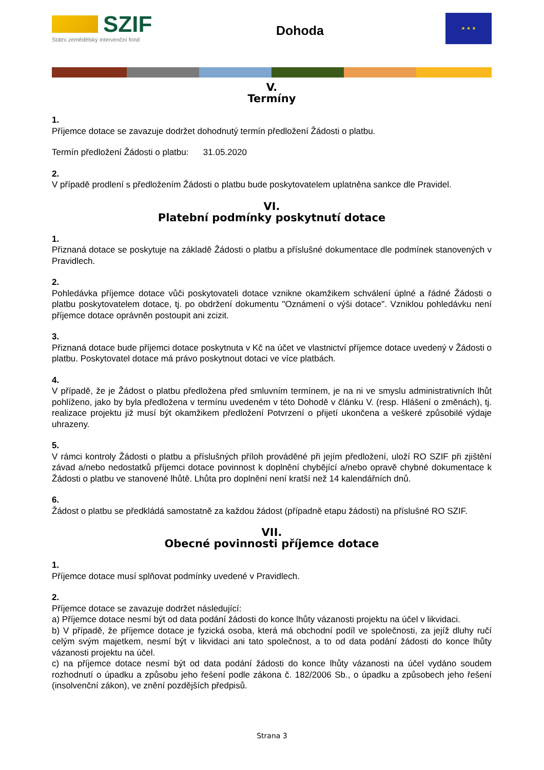SZIF
Státní zemědělský intervenční fond
Dohoda
★ ★ ★
V.
Termíny
1.
Příjemce dotace se zavazuje dodržet dohodnutý termín předložení Žádosti o platbu.
Termín předložení Žádosti o platbu: 31.05.2020
2.
V případě prodlení s předložením Žádosti o platbu bude poskytovatelem uplatněna sankce dle Pravidel.
VI.
Platební podmínky poskytnutí dotace
1.
Přiznaná dotace se poskytuje na základě Žádosti o platbu a příslušné dokumentace dle podmínek stanovených v Pravidlech.
2.
Pohledávka příjemce dotace vůči poskytovateli dotace vznikne okamžikem schválení úplné a řádné Žádosti o platbu poskytovatelem dotace, tj. po obdržení dokumentu "Oznámení o výši dotace". Vzniklou pohledávku není příjemce dotace oprávněn postoupit ani zcizit.
3.
Přiznaná dotace bude příjemci dotace poskytnuta v Kč na účet ve vlastnictví příjemce dotace uvedený v Žádosti o platbu. Poskytovatel dotace má právo poskytnout dotaci ve více platbách.
4.
V případě, že je Žádost o platbu předložena před smluvním termínem, je na ni ve smyslu administrativních lhůt pohlíženo, jako by byla předložena v termínu uvedeném v této Dohodě v článku V. (resp. Hlášení o změnách), tj. realizace projektu již musí být okamžikem předložení Potvrzení o přijetí ukončena a veškeré způsobilé výdaje uhrazeny.
5.
V rámci kontroly Žádosti o platbu a příslušných příloh prováděné při jejím předložení, uloží RO SZIF při zjištění závad a/nebo nedostatků příjemci dotace povinnost k doplnění chybějící a/nebo opravě chybné dokumentace k Žádosti o platbu ve stanovené lhůtě. Lhůta pro doplnění není kratší než 14 kalendářních dnů.
6.
Žádost o platbu se předkládá samostatně za každou žádost (případně etapu žádosti) na příslušné RO SZIF.
VII.
Obecné povinnosti příjemce dotace
1.
Příjemce dotace musí splňovat podmínky uvedené v Pravidlech.
2.
Příjemce dotace se zavazuje dodržet následující:
a) Příjemce dotace nesmí být od data podání žádosti do konce lhůty vázanosti projektu na účel v likvidaci.
b) V případě, že příjemce dotace je fyzická osoba, která má obchodní podíl ve společnosti, za jejíž dluhy ručí celým svým majetkem, nesmí být v likvidaci ani tato společnost, a to od data podání žádosti do konce lhůty vázanosti projektu na účel.
c) na příjemce dotace nesmí být od data podání žádosti do konce lhůty vázanosti na účel vydáno soudem rozhodnutí o úpadku a způsobu jeho řešení podle zákona č. 182/2006 Sb., o úpadku a způsobech jeho řešení (insolvenční zákon), ve znění pozdějších předpisů.
Strana 3